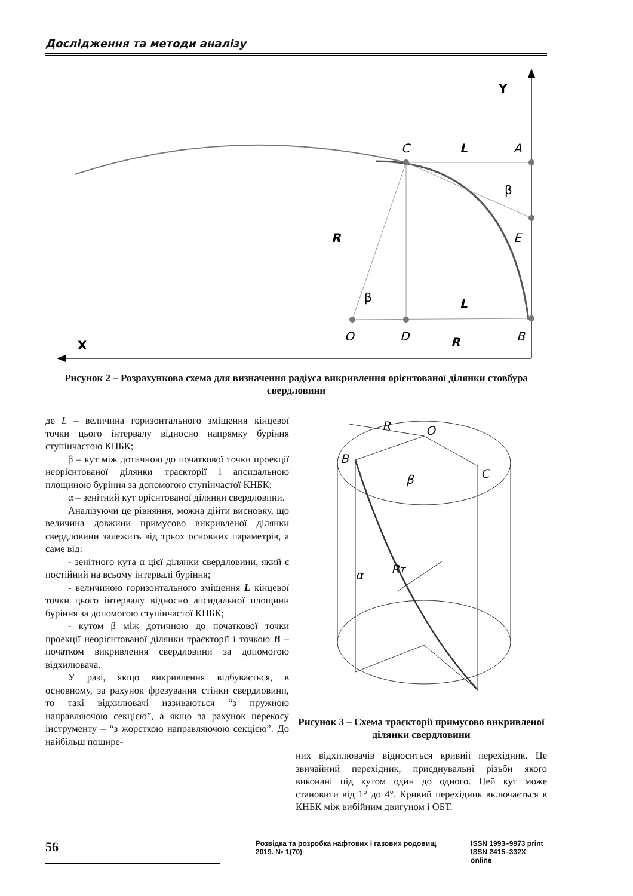Дослідження та методи аналізу
Y
C
L
A
β
E
R
β
L
O
D
R
B
X
Рисунок 2 – Розрахункова схема для визначення радіуса викривлення орієнтованої ділянки стовбура свердловини
де L – величина горизонтального зміщення кінцевої точки цього інтервалу відносно напрямку буріння ступінчастою КНБК;
β – кут між дотичною до початкової точки проекції неорієнтованої ділянки траєкторії і апсидальною площиною буріння за допомогою ступінчастої КНБК;
α – зенітний кут орієнтованої ділянки свердловини.
Аналізуючи це рівняння, можна дійти висновку, що величина довжини примусово викривленої ділянки свердловини залежить від трьох основних параметрів, а саме від:
- зенітного кута α цієї ділянки свердловини, який є постійний на всьому інтервалі буріння;
- величиною горизонтального зміщення L кінцевої точки цього інтервалу відносно апсидальної площини буріння за допомогою ступінчастої КНБК;
- кутом β між дотичною до початкової точки проекції неорієнтованої ділянки траєкторії і точкою B – початком викривлення свердловини за допомогою відхилювача.
У разі, якщо викривлення відбувається, в основному, за рахунок фрезування стінки свердловини, то такі відхилювачі називаються “з пружною направляючою секцією”, а якщо за рахунок перекосу інструменту – “з жорсткою направляючою секцією”. До найбільш пошире-
R
O
B
β
C
α
RT
Рисунок 3 – Схема траєкторії примусово викривленої ділянки свердловини
них відхилювачів відноситься кривий перехідник. Це звичайний перехідник, приєднувальні різьби якого виконані під кутом один до одного. Цей кут може становити від 1° до 4°. Кривий перехідник включається в КНБК між вибійним двигуном і ОБТ.
56
Розвідка та розробка нафтових і газових родовищ
2019. № 1(70)
ISSN 1993–9973 print
ISSN 2415–332X online